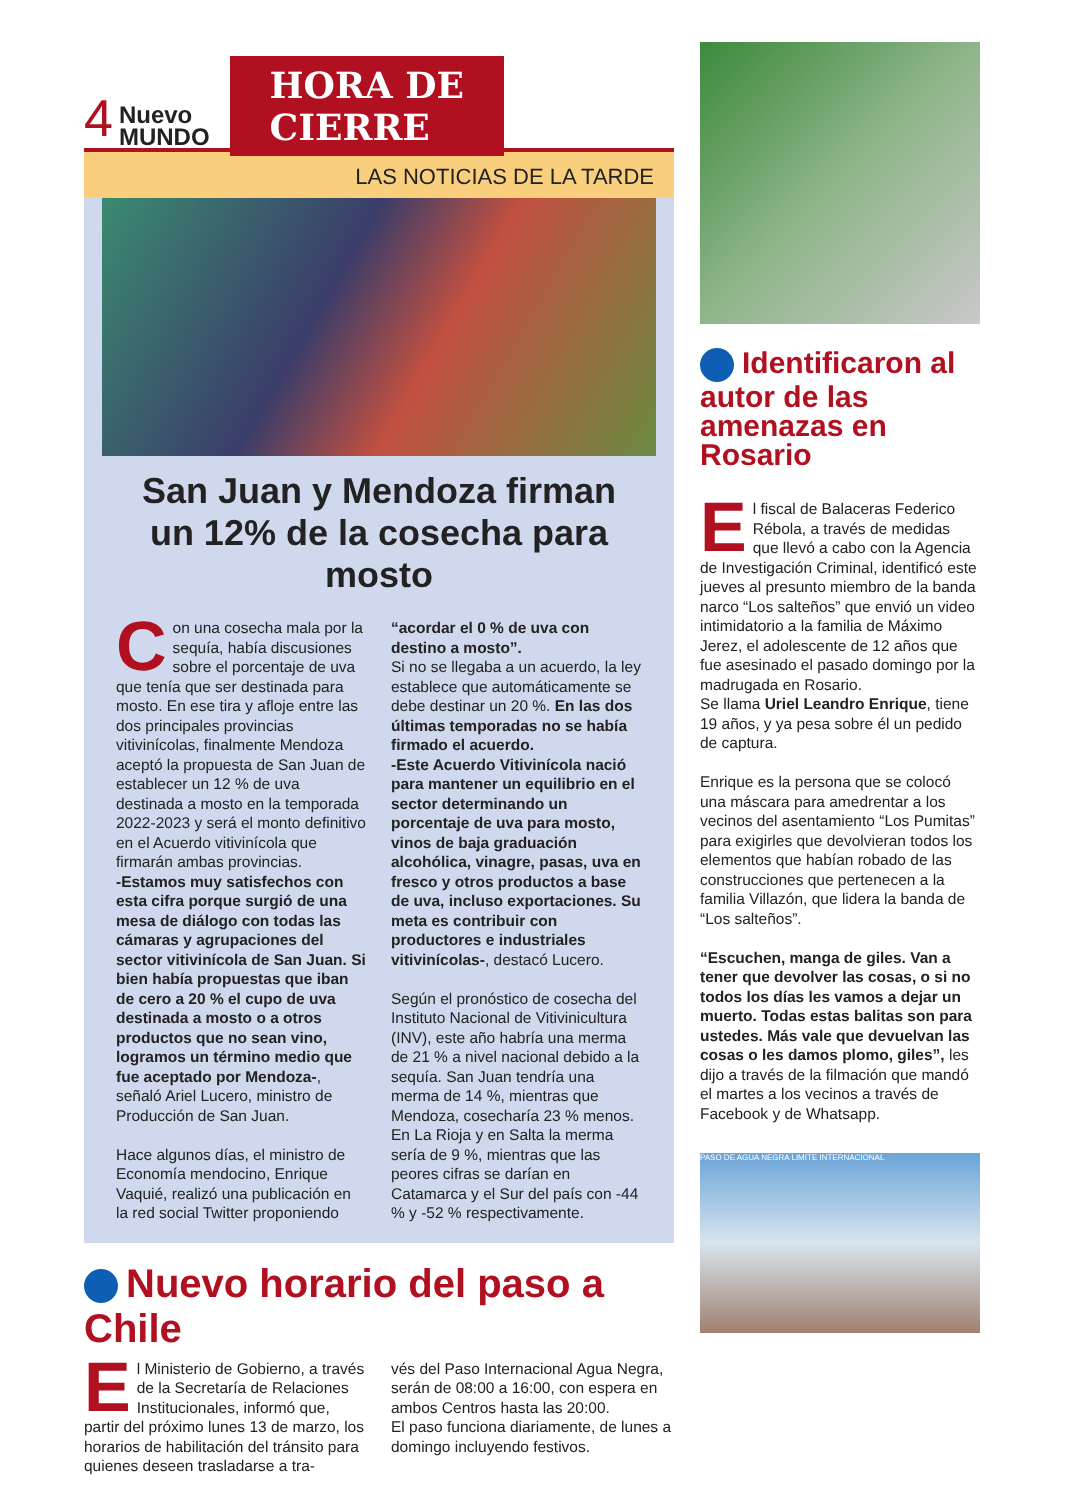4 Nuevo
MUNDO
HORA DE
CIERRE
LAS NOTICIAS DE LA TARDE
San Juan y Mendoza firman
un 12% de la cosecha para mosto
Con una cosecha mala por la sequía, había discusiones sobre el porcentaje de uva que tenía que ser destinada para mosto. En ese tira y afloje entre las dos principales provincias vitivinícolas, finalmente Mendoza aceptó la propuesta de San Juan de establecer un 12 % de uva destinada a mosto en la temporada 2022-2023 y será el monto definitivo en el Acuerdo vitivinícola que firmarán ambas provincias.
-Estamos muy satisfechos con esta cifra porque surgió de una mesa de diálogo con todas las cámaras y agrupaciones del sector vitivinícola de San Juan. Si bien había propuestas que iban de cero a 20 % el cupo de uva destinada a mosto o a otros productos que no sean vino, logramos un término medio que fue aceptado por Mendoza-, señaló Ariel Lucero, ministro de Producción de San Juan.
Hace algunos días, el ministro de Economía mendocino, Enrique Vaquié, realizó una publicación en la red social Twitter proponiendo
“acordar el 0 % de uva con destino a mosto”.
Si no se llegaba a un acuerdo, la ley establece que automáticamente se debe destinar un 20 %. En las dos últimas temporadas no se había firmado el acuerdo.
-Este Acuerdo Vitivinícola nació para mantener un equilibrio en el sector determinando un porcentaje de uva para mosto, vinos de baja graduación alcohólica, vinagre, pasas, uva en fresco y otros productos a base de uva, incluso exportaciones. Su meta es contribuir con productores e industriales vitivinícolas-, destacó Lucero.
Según el pronóstico de cosecha del Instituto Nacional de Vitivinicultura (INV), este año habría una merma de 21 % a nivel nacional debido a la sequía. San Juan tendría una merma de 14 %, mientras que Mendoza, cosecharía 23 % menos. En La Rioja y en Salta la merma sería de 9 %, mientras que las peores cifras se darían en Catamarca y el Sur del país con -44 % y -52 % respectivamente.
Nuevo horario del paso a Chile
El Ministerio de Gobierno, a través de la Secretaría de Relaciones Institucionales, informó que, partir del próximo lunes 13 de marzo, los horarios de habilitación del tránsito para quienes deseen trasladarse a tra-
vés del Paso Internacional Agua Negra, serán de 08:00 a 16:00, con espera en ambos Centros hasta las 20:00.
El paso funciona diariamente, de lunes a domingo incluyendo festivos.
Identificaron al autor de las amenazas en Rosario
El fiscal de Balaceras Federico Rébola, a través de medidas que llevó a cabo con la Agencia de Investigación Criminal, identificó este jueves al presunto miembro de la banda narco “Los salteños” que envió un video intimidatorio a la familia de Máximo Jerez, el adolescente de 12 años que fue asesinado el pasado domingo por la madrugada en Rosario.
Se llama Uriel Leandro Enrique, tiene 19 años, y ya pesa sobre él un pedido de captura.
Enrique es la persona que se colocó una máscara para amedrentar a los vecinos del asentamiento “Los Pumitas” para exigirles que devolvieran todos los elementos que habían robado de las construcciones que pertenecen a la familia Villazón, que lidera la banda de “Los salteños”.
“Escuchen, manga de giles. Van a tener que devolver las cosas, o si no todos los días les vamos a dejar un muerto. Todas estas balitas son para ustedes. Más vale que devuelvan las cosas o les damos plomo, giles”, les dijo a través de la filmación que mandó el martes a los vecinos a través de Facebook y de Whatsapp.
PASO DE AGUA NEGRA LIMITE INTERNACIONAL